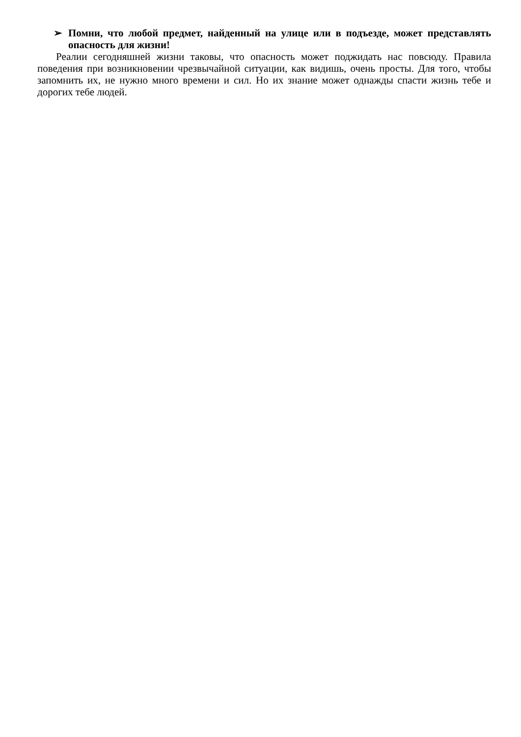➢ Помни, что любой предмет, найденный на улице или в подъезде, может представлять опасность для жизни!
Реалии сегодняшней жизни таковы, что опасность может поджидать нас повсюду. Правила поведения при возникновении чрезвычайной ситуации, как видишь, очень просты. Для того, чтобы запомнить их, не нужно много времени и сил. Но их знание может однажды спасти жизнь тебе и дорогих тебе людей.